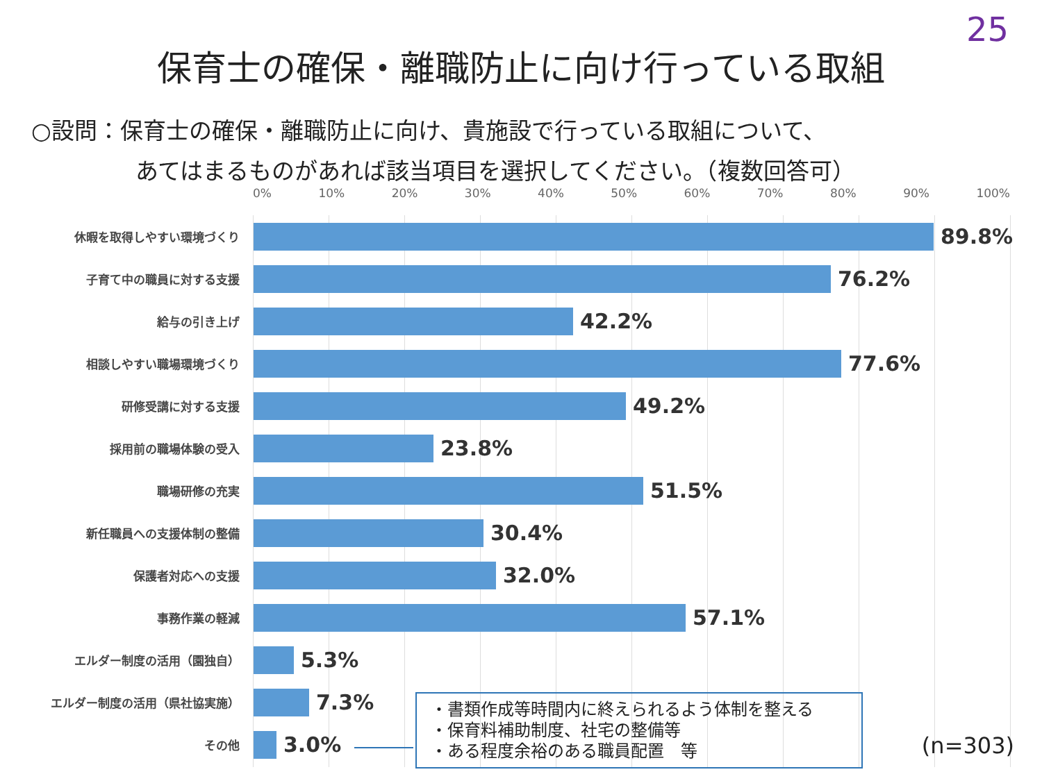25
保育士の確保・離職防止に向け行っている取組
○設問：保育士の確保・離職防止に向け、貴施設で行っている取組について、
あてはまるものがあれば該当項目を選択してください。（複数回答可）
0% 10% 20% 30% 40% 50% 60% 70% 80% 90% 100%
休暇を取得しやすい環境づくり
89.8%
子育て中の職員に対する支援
76.2%
給与の引き上げ
42.2%
相談しやすい職場環境づくり
77.6%
研修受講に対する支援
49.2%
採用前の職場体験の受入
23.8%
職場研修の充実
51.5%
新任職員への支援体制の整備
30.4%
保護者対応への支援
32.0%
事務作業の軽減
57.1%
エルダー制度の活用（園独自）
5.3%
エルダー制度の活用（県社協実施）
7.3%
その他
3.0%
・書類作成等時間内に終えられるよう体制を整える
・保育料補助制度、社宅の整備等
・ある程度余裕のある職員配置　等
(n=303)